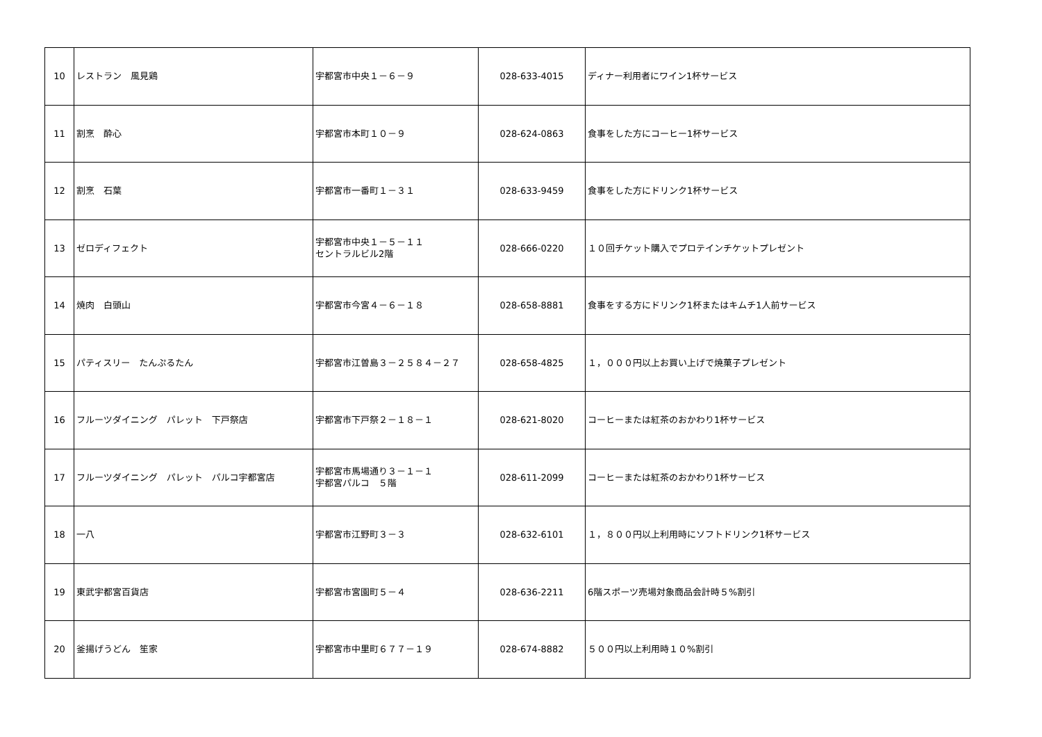| 10 | レストラン 風見鶏 | 宇都宮市中央１－６－９ | 028-633-4015 | ディナー利用者にワイン1杯サービス |
| 11 | 割烹 酔心 | 宇都宮市本町１０－９ | 028-624-0863 | 食事をした方にコーヒー1杯サービス |
| 12 | 割烹 石葉 | 宇都宮市一番町１－３１ | 028-633-9459 | 食事をした方にドリンク1杯サービス |
| 13 | ゼロディフェクト | 宇都宮市中央１－５－１１ セントラルビル2階 | 028-666-0220 | １０回チケット購入でプロテインチケットプレゼント |
| 14 | 焼肉 白頭山 | 宇都宮市今宮４－６－１８ | 028-658-8881 | 食事をする方にドリンク1杯またはキムチ1人前サービス |
| 15 | パティスリー たんぷるたん | 宇都宮市江曽島３－２５８４－２７ | 028-658-4825 | １，０００円以上お買い上げで焼菓子プレゼント |
| 16 | フルーツダイニング パレット 下戸祭店 | 宇都宮市下戸祭２－１８－１ | 028-621-8020 | コーヒーまたは紅茶のおかわり1杯サービス |
| 17 | フルーツダイニング パレット パルコ宇都宮店 | 宇都宮市馬場通り３－１－１ 宇都宮パルコ ５階 | 028-611-2099 | コーヒーまたは紅茶のおかわり1杯サービス |
| 18 | 一八 | 宇都宮市江野町３－３ | 028-632-6101 | １，８００円以上利用時にソフトドリンク1杯サービス |
| 19 | 東武宇都宮百貨店 | 宇都宮市宮園町５－４ | 028-636-2211 | 6階スポーツ売場対象商品会計時５%割引 |
| 20 | 釜揚げうどん 笙家 | 宇都宮市中里町６７７－１９ | 028-674-8882 | ５００円以上利用時１０%割引 |